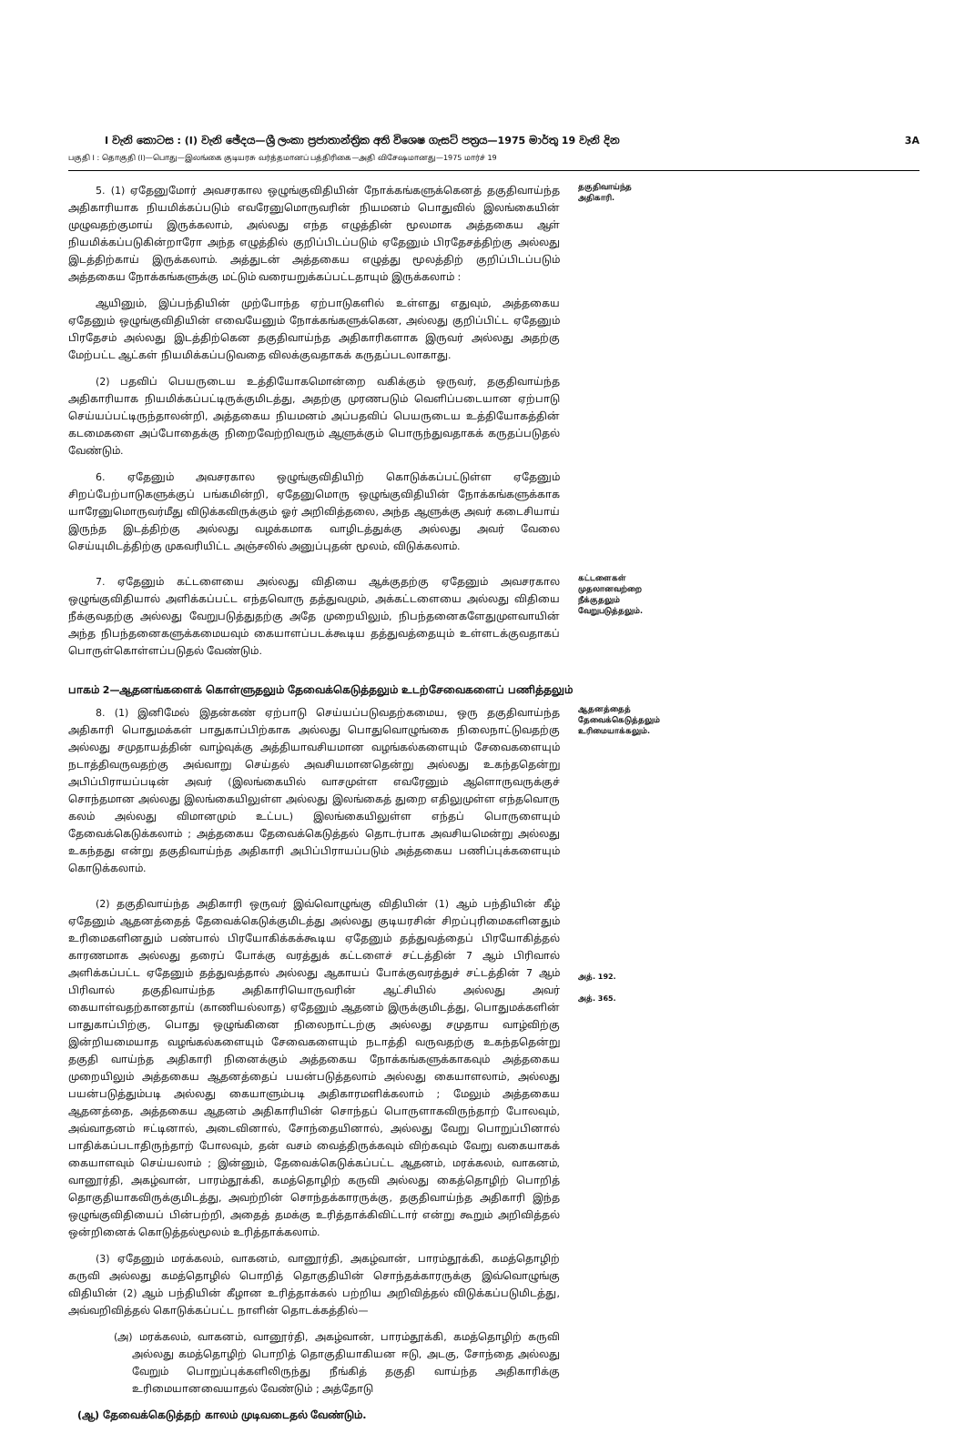I වැනි කොටස : (I) වැනි ඡේදය—ශ්‍රී ලංකා ප්‍රජාතාන්ත්‍රික අති විශෙෂ ගැසට් පත්‍රය—1975 මාර්තු 19 වැනි දින 3A
பகுதி I : தொகுதி (I)—பொது—இலங்கை குடியரசு வர்த்தமானப் பத்திரிகை—அதி விசேஷமானது—1975 மார்ச் 19
5. (1) ஏதேனுமோர் அவசரகால ஒழுங்குவிதியின் நோக்கங்களுக்கெனத் தகுதிவாய்ந்த அதிகாரியாக நியமிக்கப்படும் எவரேனுமொருவரின் நியமனம் பொதுவில் இலங்கையின் முழுவதற்குமாய் இருக்கலாம், அல்லது எந்த எழுத்தின் மூலமாக அத்தகைய ஆள் நியமிக்கப்படுகின்றாரோ அந்த எழுத்தில் குறிப்பிடப்படும் ஏதேனும் பிரதேசத்திற்கு அல்லது இடத்திற்காய் இருக்கலாம். அத்துடன் அத்தகைய எழுத்து மூலத்திற் குறிப்பிடப்படும் அத்தகைய நோக்கங்களுக்கு மட்டும் வரையறுக்கப்பட்டதாயும் இருக்கலாம் :
ஆயினும், இப்பந்தியின் முற்போந்த ஏற்பாடுகளில் உள்ளது எதுவும், அத்தகைய ஏதேனும் ஒழுங்குவிதியின் எவையேனும் நோக்கங்களுக்கென, அல்லது குறிப்பிட்ட ஏதேனும் பிரதேசம் அல்லது இடத்திற்கென தகுதிவாய்ந்த அதிகாரிகளாக இருவர் அல்லது அதற்கு மேற்பட்ட ஆட்கள் நியமிக்கப்படுவதை விலக்குவதாகக் கருதப்படலாகாது.
(2) பதவிப் பெயருடைய உத்தியோகமொன்றை வகிக்கும் ஒருவர், தகுதிவாய்ந்த அதிகாரியாக நியமிக்கப்பட்டிருக்குமிடத்து, அதற்கு முரணபடும் வெளிப்படையான ஏற்பாடு செய்யப்பட்டிருந்தாலன்றி, அத்தகைய நியமனம் அப்பதவிப் பெயருடைய உத்தியோகத்தின் கடமைகளை அப்போதைக்கு நிறைவேற்றிவரும் ஆளுக்கும் பொருந்துவதாகக் கருதப்படுதல் வேண்டும்.
6. ஏதேனும் அவசரகால ஒழுங்குவிதியிற் கொடுக்கப்பட்டுள்ள ஏதேனும் சிறப்பேற்பாடுகளுக்குப் பங்கமின்றி, ஏதேனுமொரு ஒழுங்குவிதியின் நோக்கங்களுக்காக யாரேனுமொருவர்மீது விடுக்கவிருக்கும் ஓர் அறிவித்தலை, அந்த ஆளுக்கு அவர் கடைசியாய் இருந்த இடத்திற்கு அல்லது வழக்கமாக வாழிடத்துக்கு அல்லது அவர் வேலை செய்யுமிடத்திற்கு முகவரியிட்ட அஞ்சலில் அனுப்புதன் மூலம், விடுக்கலாம்.
தகுதிவாய்ந்த அதிகாரி.
7. ஏதேனும் கட்டளையை அல்லது விதியை ஆக்குதற்கு ஏதேனும் அவசரகால ஒழுங்குவிதியால் அளிக்கப்பட்ட எந்தவொரு தத்துவமும், அக்கட்டளையை அல்லது விதியை நீக்குவதற்கு அல்லது வேறுபடுத்துதற்கு அதே முறையிலும், நிபந்தனைகளேதுமுளவாயின் அந்த நிபந்தனைகளுக்கமையவும் கையாளப்படக்கூடிய தத்துவத்தையும் உள்ளடக்குவதாகப் பொருள்கொள்ளப்படுதல் வேண்டும்.
கட்டளைகள் முதலானவற்றை நீக்குதலும் வேறுபடுத்தலும்.
பாகம் 2—ஆதனங்களைக் கொள்ளுதலும் தேவைக்கெடுத்தலும் உடற்சேவைகளைப் பணித்தலும்
8. (1) இனிமேல் இதன்கண் ஏற்பாடு செய்யப்படுவதற்கமைய, ஒரு தகுதிவாய்ந்த அதிகாரி பொதுமக்கள் பாதுகாப்பிற்காக அல்லது பொதுவொழுங்கை நிலைநாட்டுவதற்கு அல்லது சமுதாயத்தின் வாழ்வுக்கு அத்தியாவசியமான வழங்கல்களையும் சேவைகளையும் நடாத்திவருவதற்கு அவ்வாறு செய்தல் அவசியமானதென்று அல்லது உகந்ததென்று அபிப்பிராயப்படின் அவர் (இலங்கையில் வாசமுள்ள எவரேனும் ஆளொருவருக்குச் சொந்தமான அல்லது இலங்கையிலுள்ள அல்லது இலங்கைத் துறை எதிலுமுள்ள எந்தவொரு கலம் அல்லது விமானமும் உட்பட) இலங்கையிலுள்ள எந்தப் பொருளையும் தேவைக்கெடுக்கலாம் ; அத்தகைய தேவைக்கெடுத்தல் தொடர்பாக அவசியமென்று அல்லது உகந்தது என்று தகுதிவாய்ந்த அதிகாரி அபிப்பிராயப்படும் அத்தகைய பணிப்புக்களையும் கொடுக்கலாம்.
ஆதனத்தைத் தேவைக்கெடுத்தலும் உரிமையாக்கலும்.
(2) தகுதிவாய்ந்த அதிகாரி ஒருவர் இவ்வொழுங்கு விதியின் (1) ஆம் பந்தியின் கீழ் ஏதேனும் ஆதனத்தைத் தேவைக்கெடுக்குமிடத்து அல்லது குடியரசின் சிறப்புரிமைகளினதும் உரிமைகளினதும் பண்பால் பிரயோகிக்கக்கூடிய ஏதேனும் தத்துவத்தைப் பிரயோகித்தல் காரணமாக அல்லது தரைப் போக்கு வரத்துக் கட்டளைச் சட்டத்தின் 7 ஆம் பிரிவால் அளிக்கப்பட்ட ஏதேனும் தத்துவத்தால் அல்லது ஆகாயப் போக்குவரத்துச் சட்டத்தின் 7 ஆம் பிரிவால் தகுதிவாய்ந்த அதிகாரியொருவரின் ஆட்சியில் அல்லது அவர் கையாள்வதற்கானதாய் (காணியல்லாத) ஏதேனும் ஆதனம் இருக்குமிடத்து, பொதுமக்களின் பாதுகாப்பிற்கு, பொது ஒழுங்கினை நிலைநாட்டற்கு அல்லது சமுதாய வாழ்விற்கு இன்றியமையாத வழங்கல்களையும் சேவைகளையும் நடாத்தி வருவதற்கு உகந்ததென்று தகுதி வாய்ந்த அதிகாரி நினைக்கும் அத்தகைய நோக்கங்களுக்காகவும் அத்தகைய முறையிலும் அத்தகைய ஆதனத்தைப் பயன்படுத்தலாம் அல்லது கையாளலாம், அல்லது பயன்படுத்தும்படி அல்லது கையாளும்படி அதிகாரமளிக்கலாம் ; மேலும் அத்தகைய ஆதனத்தை, அத்தகைய ஆதனம் அதிகாரியின் சொந்தப் பொருளாகவிருந்தாற் போலவும், அவ்வாதனம் ஈட்டினால், அடைவினால், சோந்தையினால், அல்லது வேறு பொறுப்பினால் பாதிக்கப்படாதிருந்தாற் போலவும், தன் வசம் வைத்திருக்கவும் விற்கவும் வேறு வகையாகக் கையாளவும் செய்யலாம் ; இன்னும், தேவைக்கெடுக்கப்பட்ட ஆதனம், மரக்கலம், வாகனம், வானூர்தி, அகழ்வான், பாரம்தூக்கி, கமத்தொழிற் கருவி அல்லது கைத்தொழிற் பொறித் தொகுதியாகவிருக்குமிடத்து, அவற்றின் சொந்தக்காரருக்கு, தகுதிவாய்ந்த அதிகாரி இந்த ஒழுங்குவிதியைப் பின்பற்றி, அதைத் தமக்கு உரித்தாக்கிவிட்டார் என்று கூறும் அறிவித்தல் ஒன்றினைக் கொடுத்தல்மூலம் உரித்தாக்கலாம்.
(3) ஏதேனும் மரக்கலம், வாகனம், வானூர்தி, அகழ்வான், பாரம்தூக்கி, கமத்தொழிற் கருவி அல்லது கமத்தொழில் பொறித் தொகுதியின் சொந்தக்காரருக்கு இவ்வொழுங்கு விதியின் (2) ஆம் பந்தியின் கீழான உரித்தாக்கல் பற்றிய அறிவித்தல் விடுக்கப்படுமிடத்து, அவ்வறிவித்தல் கொடுக்கப்பட்ட நாளின் தொடக்கத்தில்—
(அ) மரக்கலம், வாகனம், வானூர்தி, அகழ்வான், பாரம்தூக்கி, கமத்தொழிற் கருவி அல்லது கமத்தொழிற் பொறித் தொகுதியாகியன ஈடு, அடகு, சோந்தை அல்லது வேறும் பொறுப்புக்களிலிருந்து நீங்கித் தகுதி வாய்ந்த அதிகாரிக்கு உரிமையானவையாதல் வேண்டும் ; அத்தோடு
(ஆ) தேவைக்கெடுத்தற் காலம் முடிவடைதல் வேண்டும்.
அத். 192.
அத். 365.